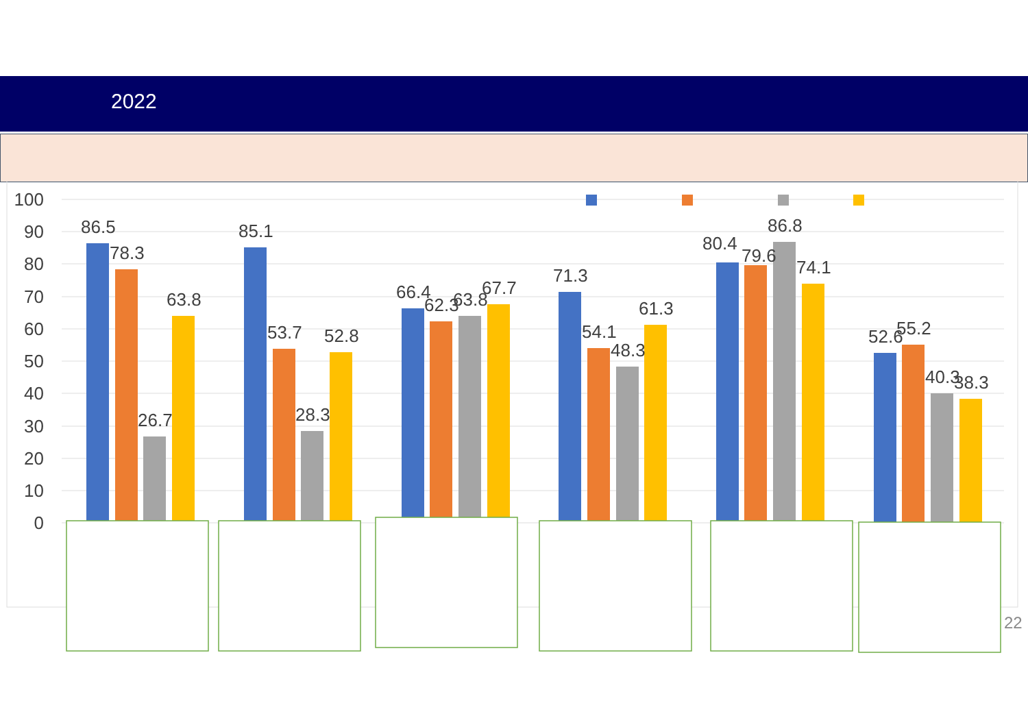2022
100
90
80
70
60
50
40
30
20
10
0
86.5
78.3
26.7
63.8
85.1
53.7
28.3
52.8
66.4
62.3
63.8
67.7
71.3
54.1
48.3
61.3
80.4
79.6
86.8
74.1
52.6
55.2
40.3
38.3
22